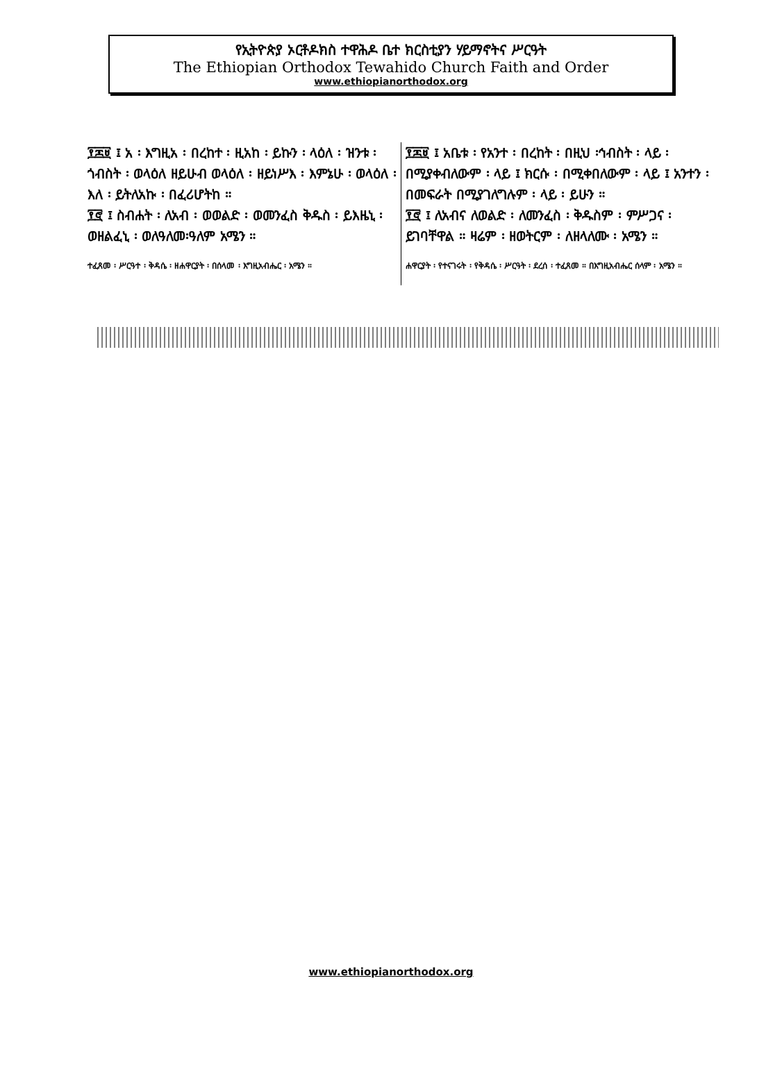የኢትዮጵያ ኦርቶዶክስ ተዋሕዶ ቤተ ክርስቲያን ሃይማኖትና ሥርዓት
The Ethiopian Orthodox Tewahido Church Faith and Order
www.ethiopianorthodox.org
፻፷፱ ፤ አ ፡ እግዚአ ፡ በረከተ ፡ ዚአከ ፡ ይኩን ፡ ላዕለ ፡ ዝንቱ ፡ ጎብስት ፡ ወላዕለ ዘይሁብ ወላዕለ ፡ ዘይነሥእ ፡ እምኔሁ ፡ ወላዕለ ፡ እለ ፡ ይትለአኩ ፡ በፈሪሆትከ ።
፻፸ ፤ ስብሐት ፡ ለአብ ፡ ወወልድ ፡ ወመንፈስ ቅዱስ ፡ ይእዜኒ ፡ ወዘልፈኒ ፡ ወለዓለመ፡ዓለም አሜን ።
ተፈጸመ ፡ ሥርዓተ ፡ ቅዳሴ ፡ ዘሐዋርያት ፡ በሰላመ ፡ እግዚአብሔር ፡ አሜን ።
፻፷፱ ፤ አቤቱ ፡ የአንተ ፡ በረከት ፡ በዚህ ፡ኅብስት ፡ ላይ ፡ በሚያቀብለውም ፡ ላይ ፤ ክርሱ ፡ በሚቀበለውም ፡ ላይ ፤ አንተን ፡ በመፍራት በሚያገለግሉም ፡ ላይ ፡ ይሁን ።
፻፸ ፤ ለአብና ለወልድ ፡ ለመንፈስ ፡ ቅዱስም ፡ ምሥጋና ፡ ይገባቸዋል ። ዛሬም ፡ ዘወትርም ፡ ለዘላለሙ ፡ አሜን ።
ሐዋርያት ፡ የተናገሩት ፡ የቅዳሴ ፡ ሥርዓት ፡ ደረሰ ፡ ተፈጸመ ። በእግዚአብሔር ሰላም ፡ አሜን ።
www.ethiopianorthodox.org